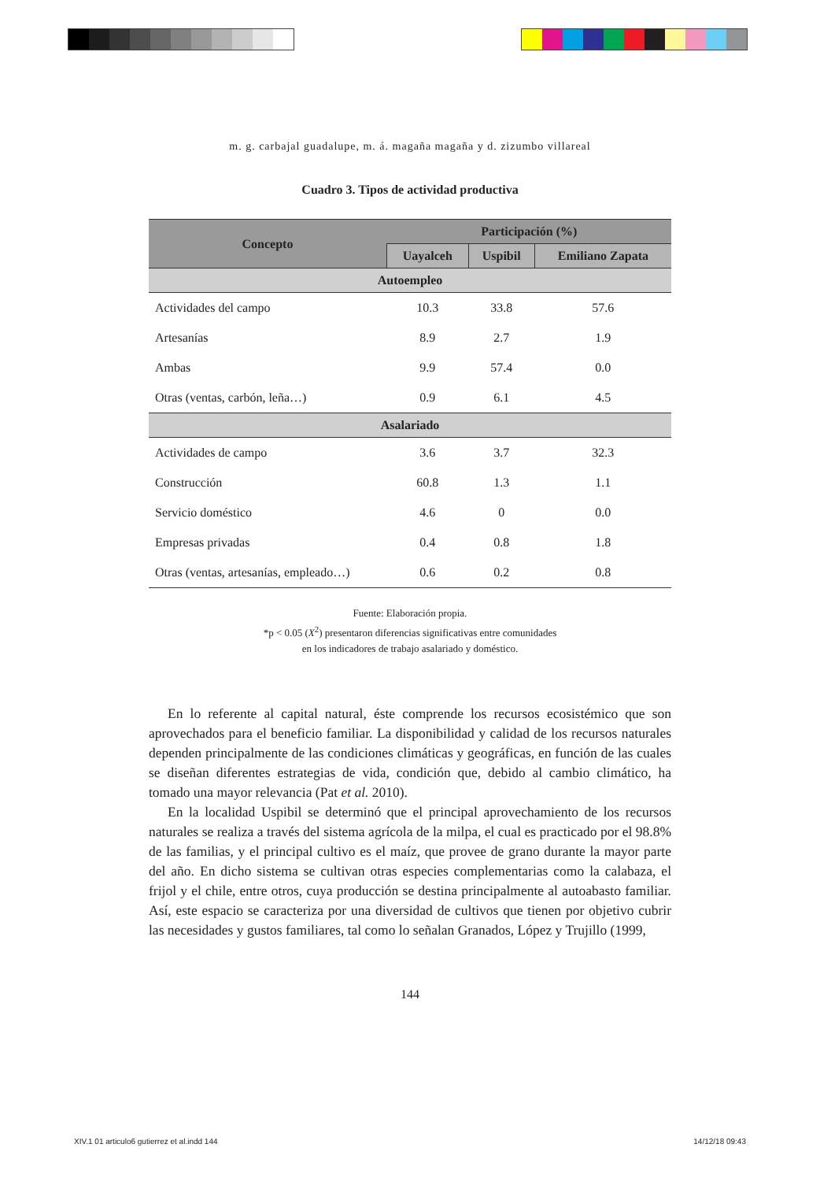m. g. carbajal guadalupe, m. á. magaña magaña y d. zizumbo villareal
Cuadro 3. Tipos de actividad productiva
| Concepto | Participación (%) | | |
| --- | --- | --- | --- |
| | Uayalceh | Uspibil | Emiliano Zapata |
| Autoempleo | | | |
| Actividades del campo | 10.3 | 33.8 | 57.6 |
| Artesanías | 8.9 | 2.7 | 1.9 |
| Ambas | 9.9 | 57.4 | 0.0 |
| Otras (ventas, carbón, leña…) | 0.9 | 6.1 | 4.5 |
| Asalariado | | | |
| Actividades de campo | 3.6 | 3.7 | 32.3 |
| Construcción | 60.8 | 1.3 | 1.1 |
| Servicio doméstico | 4.6 | 0 | 0.0 |
| Empresas privadas | 0.4 | 0.8 | 1.8 |
| Otras (ventas, artesanías, empleado…) | 0.6 | 0.2 | 0.8 |
Fuente: Elaboración propia.
*p < 0.05 (X<sup>2</sup>) presentaron diferencias significativas entre comunidades
en los indicadores de trabajo asalariado y doméstico.
En lo referente al capital natural, éste comprende los recursos ecosistémico que son aprovechados para el beneficio familiar. La disponibilidad y calidad de los recursos naturales dependen principalmente de las condiciones climáticas y geográficas, en función de las cuales se diseñan diferentes estrategias de vida, condición que, debido al cambio climático, ha tomado una mayor relevancia (Pat et al. 2010).
En la localidad Uspibil se determinó que el principal aprovechamiento de los recursos naturales se realiza a través del sistema agrícola de la milpa, el cual es practicado por el 98.8% de las familias, y el principal cultivo es el maíz, que provee de grano durante la mayor parte del año. En dicho sistema se cultivan otras especies complementarias como la calabaza, el frijol y el chile, entre otros, cuya producción se destina principalmente al autoabasto familiar. Así, este espacio se caracteriza por una diversidad de cultivos que tienen por objetivo cubrir las necesidades y gustos familiares, tal como lo señalan Granados, López y Trujillo (1999,
144
XIV.1 01 articulo6 gutierrez et al.indd 144 14/12/18 09:43